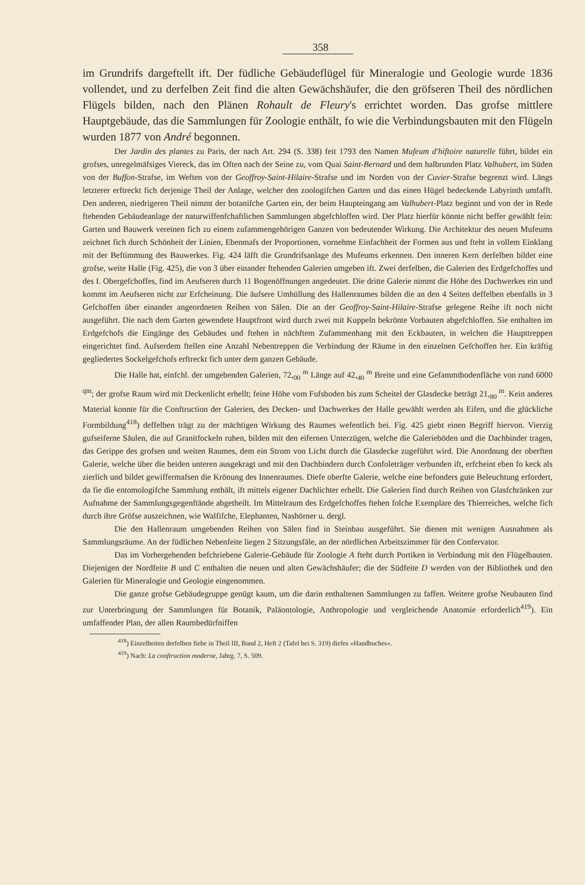358
im Grundrifs dargeftellt ift. Der füdliche Gebäudeflügel für Mineralogie und Geologie wurde 1836 vollendet, und zu derfelben Zeit find die alten Gewächshäufer, die den gröfseren Theil des nördlichen Flügels bilden, nach den Plänen Rohault de Fleury's errichtet worden. Das grofse mittlere Hauptgebäude, das die Sammlungen für Zoologie enthält, fo wie die Verbindungsbauten mit den Flügeln wurden 1877 von André begonnen.
Der Jardin des plantes zu Paris, der nach Art. 294 (S. 338) feit 1793 den Namen Mufeum d'hiftoire naturelle führt, bildet ein grofses, unregelmäfsiges Viereck, das im Often nach der Seine zu, vom Quai Saint-Bernard und dem halbrunden Platz Valhubert, im Süden von der Buffon-Strafse, im Weften von der Geoffroy-Saint-Hilaire-Strafse und im Norden von der Cuvier-Strafse begrenzt wird. Längs letzterer erftreckt fich derjenige Theil der Anlage, welcher den zoologifchen Garten und das einen Hügel bedeckende Labyrinth umfafft. Den anderen, niedrigeren Theil nimmt der botanifche Garten ein, der beim Haupteingang am Valhubert-Platz beginnt und von der in Rede ftehenden Gebäudeanlage der naturwiffenfchaftlichen Sammlungen abgefchloffen wird. Der Platz hierfür könnte nicht beffer gewählt fein: Garten und Bauwerk vereinen fich zu einem zufammengehörigen Ganzen von bedeutender Wirkung. Die Architektur des neuen Mufeums zeichnet fich durch Schönheit der Linien, Ebenmafs der Proportionen, vornehme Einfachheit der Formen aus und fteht in vollem Einklang mit der Beftimmung des Bauwerkes. Fig. 424 läfft die Grundrifsanlage des Mufeums erkennen. Den inneren Kern derfelben bildet eine grofse, weite Halle (Fig. 425), die von 3 über einander ftehenden Galerien umgeben ift. Zwei derfelben, die Galerien des Erdgefchoffes und des I. Obergefchoffes, find im Aeufseren durch 11 Bogenöffnungen angedeutet. Die dritte Galerie nimmt die Höhe des Dachwerkes ein und kommt im Aeufseren nicht zur Erfcheinung. Die äufsere Umhüllung des Hallenraumes bilden die an den 4 Seiten deffelben ebenfalls in 3 Gefchoffen über einander angeordneten Reihen von Sälen. Die an der Geoffroy-Saint-Hilaire-Strafse gelegene Reihe ift noch nicht ausgeführt. Die nach dem Garten gewendete Hauptfront wird durch zwei mit Kuppeln bekrönte Vorbauten abgefchloffen. Sie enthalten im Erdgefchofs die Eingänge des Gebäudes und ftehen in nächftem Zufammenhang mit den Eckbauten, in welchen die Haupttreppen eingerichtet find. Aufserdem ftellen eine Anzahl Nebentreppen die Verbindung der Räume in den einzelnen Gefchoffen her. Ein kräftig gegliedertes Sockelgefchofs erftreckt fich unter dem ganzen Gebäude.
Die Halle hat, einfchl. der umgebenden Galerien, 72,<sub>00</sub> <sup>m</sup> Länge auf 42,<sub>40</sub> <sup>m</sup> Breite und eine Gefammtbodenfläche von rund 6000 <sup>qm</sup>; der grofse Raum wird mit Deckenlicht erhellt; feine Höhe vom Fufsboden bis zum Scheitel der Glasdecke beträgt 21,<sub>80</sub> <sup>m</sup>. Kein anderes Material konnte für die Conftruction der Galerien, des Decken- und Dachwerkes der Halle gewählt werden als Eifen, und die glückliche Formbildung<sup>418</sup>) deffelben trägt zu der mächtigen Wirkung des Raumes wefentlich bei. Fig. 425 giebt einen Begriff hiervon. Vierzig gufseiferne Säulen, die auf Granitfockeln ruhen, bilden mit den eifernen Unterzügen, welche die Galerieböden und die Dachbinder tragen, das Gerippe des grofsen und weiten Raumes, dem ein Strom von Licht durch die Glasdecke zugeführt wird. Die Anordnung der oberften Galerie, welche über die beiden unteren ausgekragt und mit den Dachbindern durch Confoleträger verbunden ift, erfcheint eben fo keck als zierlich und bildet gewiffermafsen die Krönung des Innenraumes. Diefe oberfte Galerie, welche eine befonders gute Beleuchtung erfordert, da fie die entomologifche Sammlung enthält, ift mittels eigener Dachlichter erhellt. Die Galerien find durch Reihen von Glasfchränken zur Aufnahme der Sammlungsgegenftände abgetheilt. Im Mittelraum des Erdgefchoffes ftehen folche Exemplare des Thierreiches, welche fich durch ihre Gröfse auszeichnen, wie Walfifche, Elephanten, Nashörner u. dergl.
Die den Hallenraum umgebenden Reihen von Sälen find in Steinbau ausgeführt. Sie dienen mit wenigen Ausnahmen als Sammlungsräume. An der füdlichen Nebenfeite liegen 2 Sitzungsfäle, an der nördlichen Arbeitszimmer für den Confervator.
Das im Vorhergehenden befchriebene Galerie-Gebäude für Zoologie A fteht durch Portiken in Verbindung mit den Flügelbauten. Diejenigen der Nordfeite B und C enthalten die neuen und alten Gewächshäufer; die der Südfeite D werden von der Bibliothek und den Galerien für Mineralogie und Geologie eingenommen.
Die ganze grofse Gebäudegruppe genügt kaum, um die darin enthaltenen Sammlungen zu faffen. Weitere grofse Neubauten find zur Unterbringung der Sammlungen für Botanik, Paläontologie, Anthropologie und vergleichende Anatomie erforderlich<sup>419</sup>). Ein umfaffender Plan, der allen Raumbedürfniffen
<sup>418</sup>) Einzelheiten derfelben fiehe in Theil III, Band 2, Heft 2 (Tafel bei S. 319) diefes »Handbuches«.
<sup>419</sup>) Nach: La conftruction moderne, Jahrg. 7, S. 509.